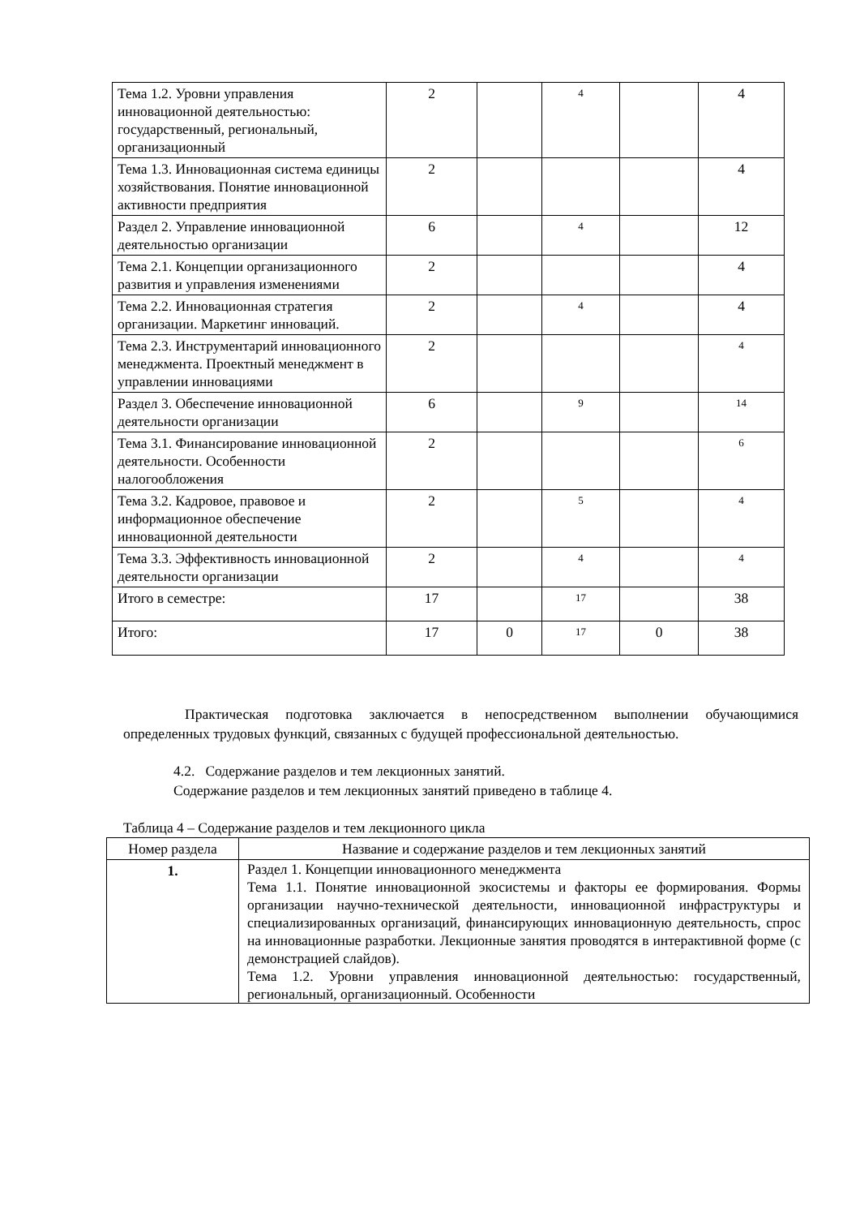| Тема 1.2. Уровни управления инновационной деятельностью: государственный, региональный, организационный | 2 | | 4 | | 4 |
| Тема 1.3. Инновационная система единицы хозяйствования. Понятие инновационной активности предприятия | 2 | | | | 4 |
| Раздел 2. Управление инновационной деятельностью организации | 6 | | 4 | | 12 |
| Тема 2.1. Концепции организационного развития и управления изменениями | 2 | | | | 4 |
| Тема 2.2. Инновационная стратегия организации. Маркетинг инноваций. | 2 | | 4 | | 4 |
| Тема 2.3. Инструментарий инновационного менеджмента. Проектный менеджмент в управлении инновациями | 2 | | | | 4 |
| Раздел 3. Обеспечение инновационной деятельности организации | 6 | | 9 | | 14 |
| Тема 3.1. Финансирование инновационной деятельности. Особенности налогообложения | 2 | | | | 6 |
| Тема 3.2. Кадровое, правовое и информационное обеспечение инновационной деятельности | 2 | | 5 | | 4 |
| Тема 3.3. Эффективность инновационной деятельности организации | 2 | | 4 | | 4 |
| Итого в семестре: | 17 | | 17 | | 38 |
| Итого: | 17 | 0 | 17 | 0 | 38 |
Практическая подготовка заключается в непосредственном выполнении обучающимися определенных трудовых функций, связанных с будущей профессиональной деятельностью.
4.2. Содержание разделов и тем лекционных занятий.
Содержание разделов и тем лекционных занятий приведено в таблице 4.
Таблица 4 – Содержание разделов и тем лекционного цикла
| Номер раздела | Название и содержание разделов и тем лекционных занятий |
| --- | --- |
| 1. | Раздел 1. Концепции инновационного менеджмента Тема 1.1. Понятие инновационной экосистемы и факторы ее формирования. Формы организации научно-технической деятельности, инновационной инфраструктуры и специализированных организаций, финансирующих инновационную деятельность, спрос на инновационные разработки. Лекционные занятия проводятся в интерактивной форме (с демонстрацией слайдов). Тема 1.2. Уровни управления инновационной деятельностью: государственный, региональный, организационный. Особенности |